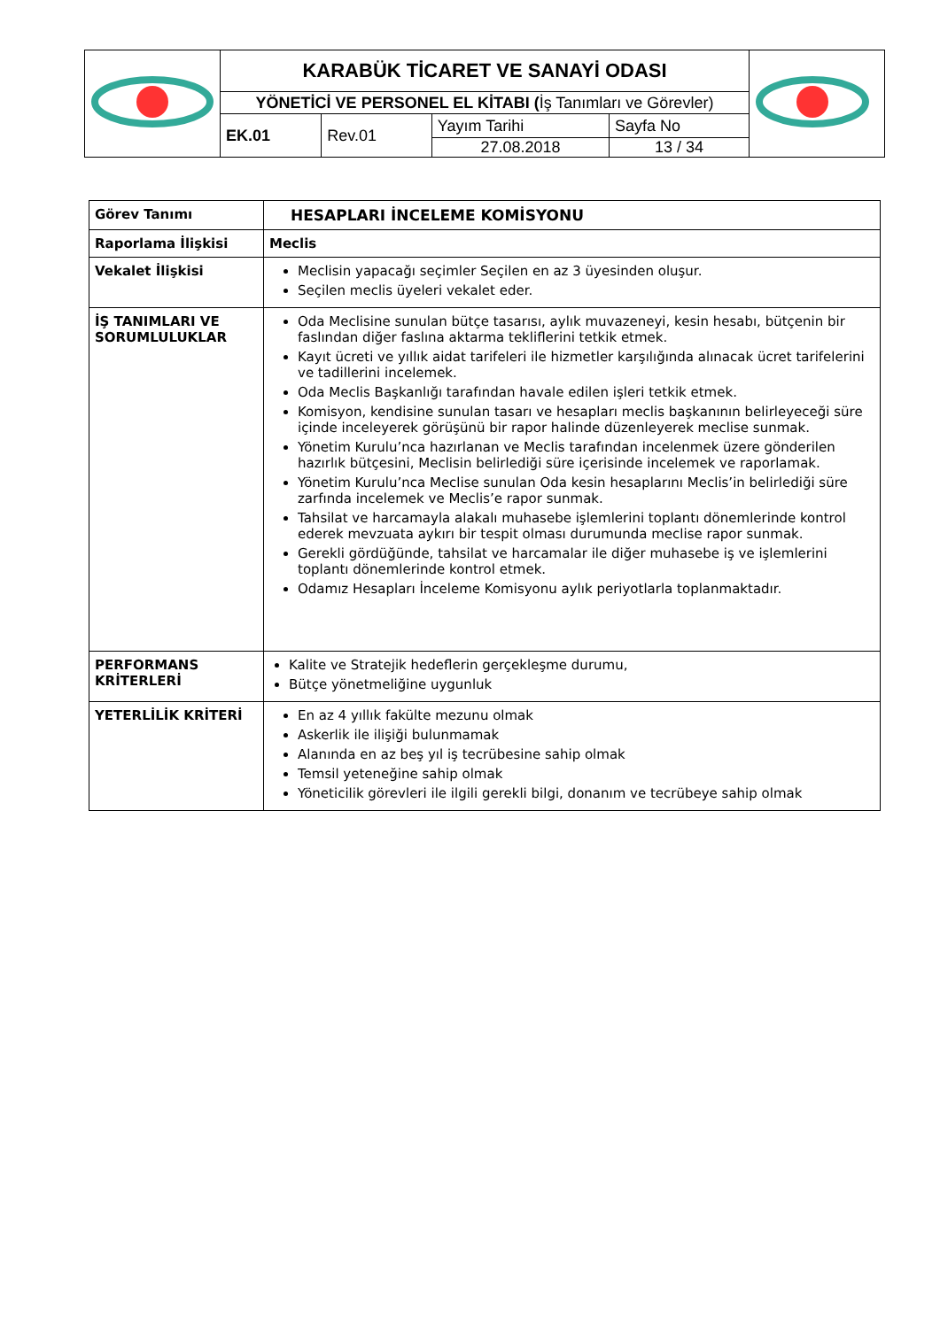| | KARABÜK TİCARET VE SANAYİ ODASI | | | | |
| | YÖNETİCİ VE PERSONEL EL KİTABI ( İş Tanımları ve Görevler) | | | | |
| | EK.01 | Rev.01 | Yayım Tarihi | Sayfa No | |
| | | | 27.08.2018 | 13 / 34 | |
| Görev Tanımı | HESAPLARI İNCELEME KOMİSYONU |
| Raporlama İlişkisi | Meclis |
| Vekalet İlişkisi | Meclisin yapacağı seçimler Seçilen en az 3 üyesinden oluşur. Seçilen meclis üyeleri vekalet eder. |
| İŞ TANIMLARI VE SORUMLULUKLAR | Oda Meclisine sunulan bütçe tasarısı, aylık muvazeneyi, kesin hesabı, bütçenin bir faslından diğer faslına aktarma tekliflerini tetkik etmek. Kayıt ücreti ve yıllık aidat tarifeleri ile hizmetler karşılığında alınacak ücret tarifelerini ve tadillerini incelemek. Oda Meclis Başkanlığı tarafından havale edilen işleri tetkik etmek. Komisyon, kendisine sunulan tasarı ve hesapları meclis başkanının belirleyeceği süre içinde inceleyerek görüşünü bir rapor halinde düzenleyerek meclise sunmak. Yönetim Kurulu’nca hazırlanan ve Meclis tarafından incelenmek üzere gönderilen hazırlık bütçesini, Meclisin belirlediği süre içerisinde incelemek ve raporlamak. Yönetim Kurulu’nca Meclise sunulan Oda kesin hesaplarını Meclis’in belirlediği süre zarfında incelemek ve Meclis’e rapor sunmak. Tahsilat ve harcamayla alakalı muhasebe işlemlerini toplantı dönemlerinde kontrol ederek mevzuata aykırı bir tespit olması durumunda meclise rapor sunmak. Gerekli gördüğünde, tahsilat ve harcamalar ile diğer muhasebe iş ve işlemlerini toplantı dönemlerinde kontrol etmek. Odamız Hesapları İnceleme Komisyonu aylık periyotlarla toplanmaktadır. |
| PERFORMANS KRİTERLERİ | Kalite ve Stratejik hedeflerin gerçekleşme durumu, Bütçe yönetmeliğine uygunluk |
| YETERLİLİK KRİTERİ | En az 4 yıllık fakülte mezunu olmak Askerlik ile ilişiği bulunmamak Alanında en az beş yıl iş tecrübesine sahip olmak Temsil yeteneğine sahip olmak Yöneticilik görevleri ile ilgili gerekli bilgi, donanım ve tecrübeye sahip olmak |